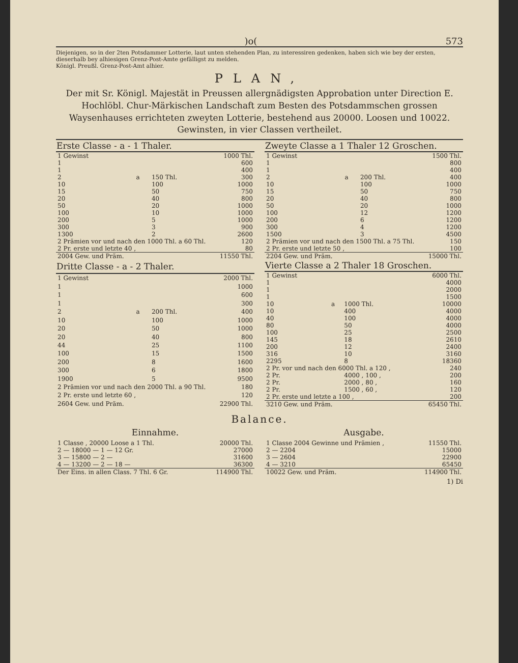)o(573
Diejenigen, so in der 2ten Potsdammer Lotterie, laut unten stehenden Plan, zu interessiren gedenken, haben sich wie bey der ersten, dieserhalb bey alhiesigen Grenz-Post-Amte gefälligst zu melden.
Königl. Preußl. Grenz-Post-Amt alhier.
PLAN,
Der mit Sr. Königl. Majestät in Preussen allergnädigsten Approbation unter Direction E. Hochlöbl. Chur-Märkischen Landschaft zum Besten des Potsdammschen grossen Waysenhauses errichteten zweyten Lotterie, bestehend aus 20000. Loosen und 10022. Gewinsten, in vier Classen vertheilet.
| Erste Classe - a - 1 Thaler. | | | |
| --- | --- | --- | --- |
| 1 Gewinst | | | 1000 Thl. |
| 1 | | | 600 |
| 1 | | | 400 |
| 2 | a | 150 Thl. | 300 |
| 10 | | 100 | 1000 |
| 15 | | 50 | 750 |
| 20 | | 40 | 800 |
| 50 | | 20 | 1000 |
| 100 | | 10 | 1000 |
| 200 | | 5 | 1000 |
| 300 | | 3 | 900 |
| 1300 | | 2 | 2600 |
| 2 Prämien vor und nach den 1000 Thl. a 60 Thl. | | | 120 |
| 2 Pr. erste und letzte 40 , | | | 80 |
| 2004 Gew. und Präm. | | | 11550 Thl. |
| Zweyte Classe a 1 Thaler 12 Groschen. | | | |
| --- | --- | --- | --- |
| 1 Gewinst | | | 1500 Thl. |
| 1 | | | 800 |
| 1 | | | 400 |
| 2 | a | 200 Thl. | 400 |
| 10 | | 100 | 1000 |
| 15 | | 50 | 750 |
| 20 | | 40 | 800 |
| 50 | | 20 | 1000 |
| 100 | | 12 | 1200 |
| 200 | | 6 | 1200 |
| 300 | | 4 | 1200 |
| 1500 | | 3 | 4500 |
| 2 Prämien vor und nach den 1500 Thl. a 75 Thl. | | | 150 |
| 2 Pr. erste und letzte 50 , | | | 100 |
| 2204 Gew. und Präm. | | | 15000 Thl. |
| Dritte Classe - a - 2 Thaler. | | | |
| --- | --- | --- | --- |
| 1 Gewinst | | | 2000 Thl. |
| 1 | | | 1000 |
| 1 | | | 600 |
| 1 | | | 300 |
| 2 | a | 200 Thl. | 400 |
| 10 | | 100 | 1000 |
| 20 | | 50 | 1000 |
| 20 | | 40 | 800 |
| 44 | | 25 | 1100 |
| 100 | | 15 | 1500 |
| 200 | | 8 | 1600 |
| 300 | | 6 | 1800 |
| 1900 | | 5 | 9500 |
| 2 Prämien vor und nach den 2000 Thl. a 90 Thl. | | | 180 |
| 2 Pr. erste und letzte 60 , | | | 120 |
| 2604 Gew. und Präm. | | | 22900 Thl. |
| Vierte Classe a 2 Thaler 18 Groschen. | | | |
| --- | --- | --- | --- |
| 1 Gewinst | | | 6000 Thl. |
| 1 | | | 4000 |
| 1 | | | 2000 |
| 1 | | | 1500 |
| 10 | a | 1000 Thl. | 10000 |
| 10 | | 400 | 4000 |
| 40 | | 100 | 4000 |
| 80 | | 50 | 4000 |
| 100 | | 25 | 2500 |
| 145 | | 18 | 2610 |
| 200 | | 12 | 2400 |
| 316 | | 10 | 3160 |
| 2295 | | 8 | 18360 |
| 2 Pr. vor und nach den 6000 Thl. a 120 , | | | 240 |
| 2 Pr. | | 4000 , 100 , | 200 |
| 2 Pr. | | 2000 , 80 , | 160 |
| 2 Pr. | | 1500 , 60 , | 120 |
| 2 Pr. erste und letzte a 100 , | | | 200 |
| 3210 Gew. und Präm. | | | 65450 Thl. |
Balance.
Einnahme.
| 1 Classe , 20000 Loose a 1 Thl. | 20000 Thl. |
| 2 — 18000 — 1 — 12 Gr. | 27000 |
| 3 — 15800 — 2 — | 31600 |
| 4 — 13200 — 2 — 18 — | 36300 |
| Der Eins. in allen Class. 7 Thl. 6 Gr. | 114900 Thl. |
Ausgabe.
| 1 Classe 2004 Gewinne und Prämien , | 11550 Thl. |
| 2 — 2204 | 15000 |
| 3 — 2604 | 22900 |
| 4 — 3210 | 65450 |
| 10022 Gew. und Präm. | 114900 Thl. |
1) Di